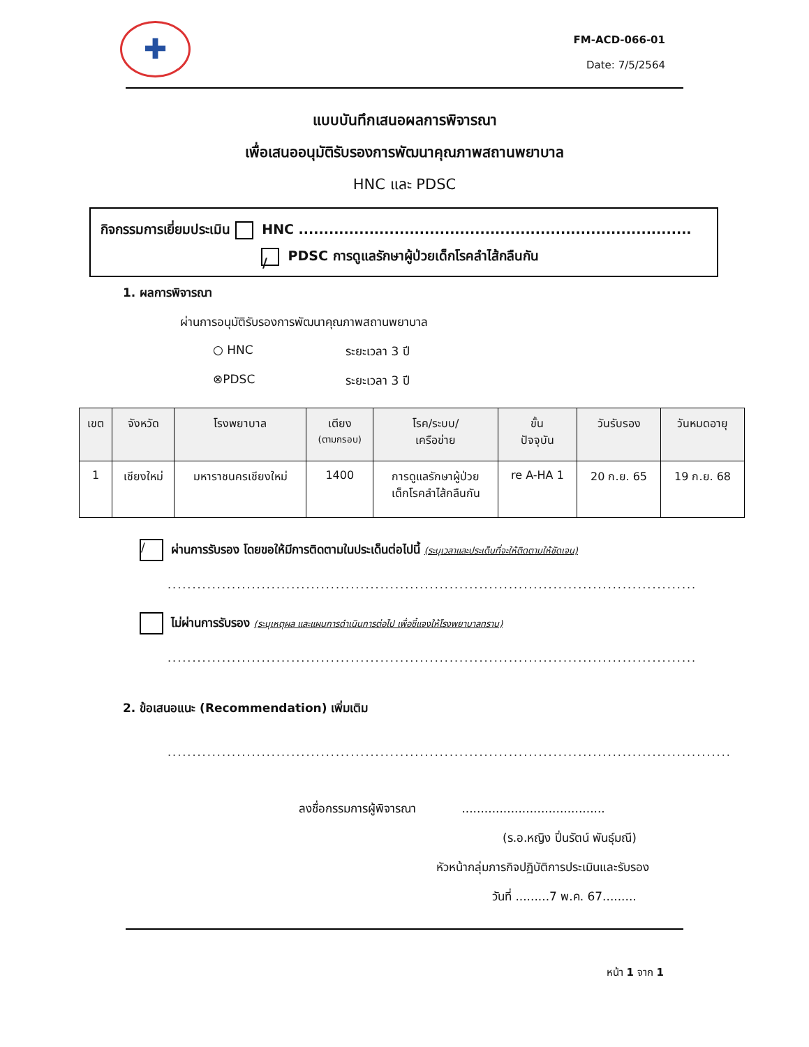✚
FM-ACD-066-01
Date: 7/5/2564
แบบบันทึกเสนอผลการพิจารณา
เพื่อเสนออนุมัติรับรองการพัฒนาคุณภาพสถานพยาบาล
HNC และ PDSC
กิจกรรมการเยี่ยมประเมิน HNC ..............................................................................
/ PDSC การดูแลรักษาผู้ป่วยเด็กโรคลำไส้กลืนกัน
1. ผลการพิจารณา
ผ่านการอนุมัติรับรองการพัฒนาคุณภาพสถานพยาบาล
○ HNC ระยะเวลา 3 ปี
⊗PDSC ระยะเวลา 3 ปี
| เขต | จังหวัด | โรงพยาบาล | เตียง (ตามกรอบ) | โรค/ระบบ/ เครือข่าย | ขั้น ปัจจุบัน | วันรับรอง | วันหมดอายุ |
| --- | --- | --- | --- | --- | --- | --- | --- |
| 1 | เชียงใหม่ | มหาราชนครเชียงใหม่ | 1400 | การดูแลรักษาผู้ป่วย เด็กโรคลำไส้กลืนกัน | re A-HA 1 | 20 ก.ย. 65 | 19 ก.ย. 68 |
/ ผ่านการรับรอง โดยขอให้มีการติดตามในประเด็นต่อไปนี้ (ระบุเวลาและประเด็นที่จะให้ติดตามให้ชัดเจน)
...........................................................................................................
ไม่ผ่านการรับรอง (ระบุเหตุผล และแผนการดำเนินการต่อไป เพื่อชี้แจงให้โรงพยาบาลทราบ)
...........................................................................................................
2. ข้อเสนอแนะ (Recommendation) เพิ่มเติม
..................................................................................................................
ลงชื่อกรรมการผู้พิจารณา ......................................
(ร.อ.หญิง ปิ่นรัตน์ พันธุ์มณี)
หัวหน้ากลุ่มภารกิจปฏิบัติการประเมินและรับรอง
วันที่ .........7 พ.ค. 67.........
หน้า 1 จาก 1